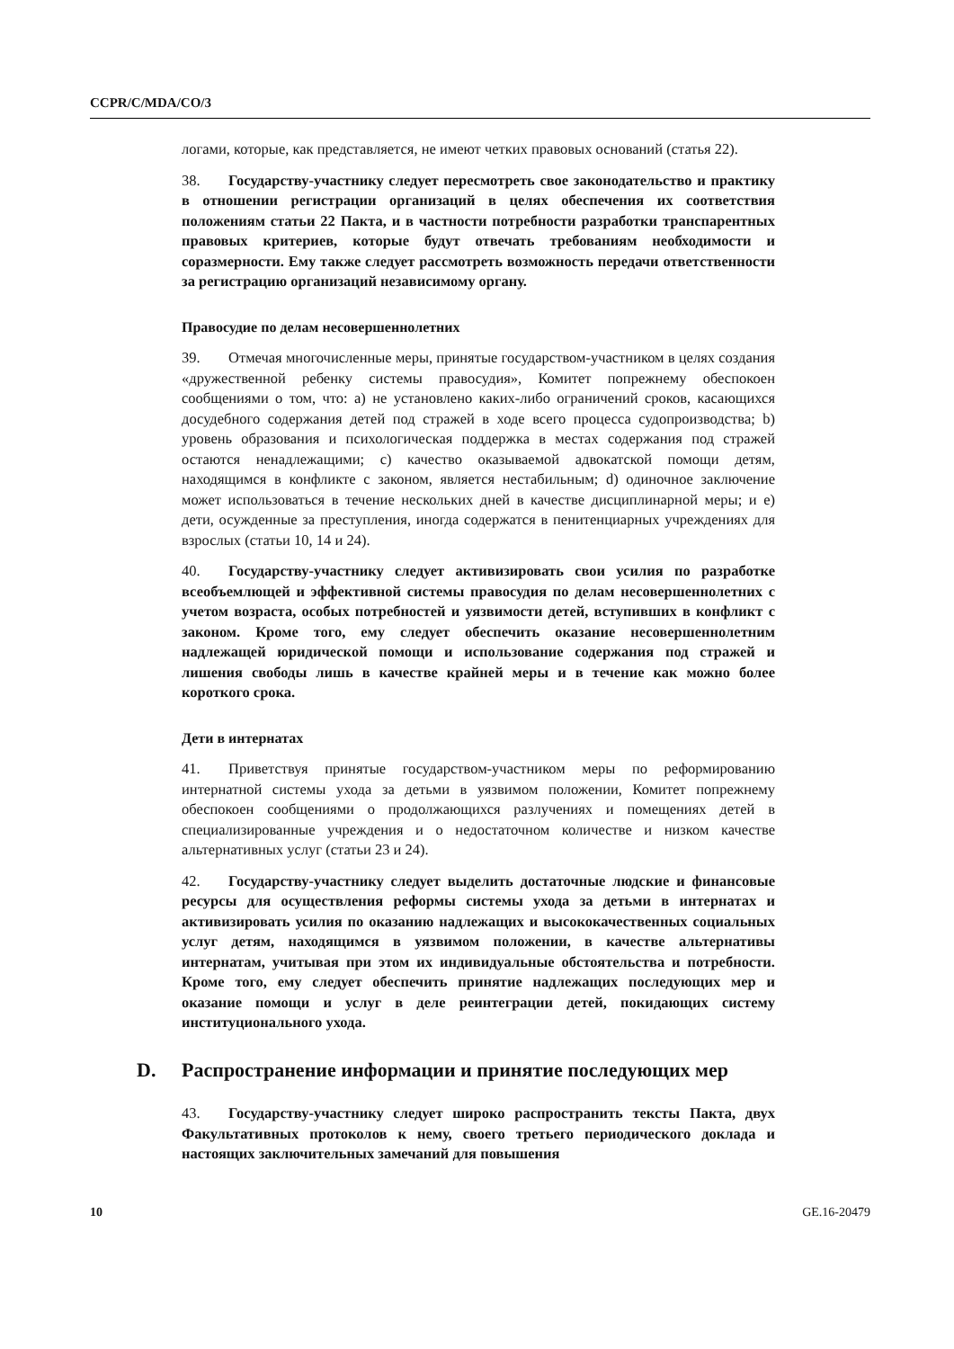CCPR/C/MDA/CO/3
логами, которые, как представляется, не имеют четких правовых оснований (статья 22).
38. Государству-участнику следует пересмотреть свое законодательство и практику в отношении регистрации организаций в целях обеспечения их соответствия положениям статьи 22 Пакта, и в частности потребности разработки транспарентных правовых критериев, которые будут отвечать требованиям необходимости и соразмерности. Ему также следует рассмотреть возможность передачи ответственности за регистрацию организаций независимому органу.
Правосудие по делам несовершеннолетних
39. Отмечая многочисленные меры, принятые государством-участником в целях создания «дружественной ребенку системы правосудия», Комитет попрежнему обеспокоен сообщениями о том, что: a) не установлено каких-либо ограничений сроков, касающихся досудебного содержания детей под стражей в ходе всего процесса судопроизводства; b) уровень образования и психологическая поддержка в местах содержания под стражей остаются ненадлежащими; c) качество оказываемой адвокатской помощи детям, находящимся в конфликте с законом, является нестабильным; d) одиночное заключение может использоваться в течение нескольких дней в качестве дисциплинарной меры; и e) дети, осужденные за преступления, иногда содержатся в пенитенциарных учреждениях для взрослых (статьи 10, 14 и 24).
40. Государству-участнику следует активизировать свои усилия по разработке всеобъемлющей и эффективной системы правосудия по делам несовершеннолетних с учетом возраста, особых потребностей и уязвимости детей, вступивших в конфликт с законом. Кроме того, ему следует обеспечить оказание несовершеннолетним надлежащей юридической помощи и использование содержания под стражей и лишения свободы лишь в качестве крайней меры и в течение как можно более короткого срока.
Дети в интернатах
41. Приветствуя принятые государством-участником меры по реформированию интернатной системы ухода за детьми в уязвимом положении, Комитет попрежнему обеспокоен сообщениями о продолжающихся разлучениях и помещениях детей в специализированные учреждения и о недостаточном количестве и низком качестве альтернативных услуг (статьи 23 и 24).
42. Государству-участнику следует выделить достаточные людские и финансовые ресурсы для осуществления реформы системы ухода за детьми в интернатах и активизировать усилия по оказанию надлежащих и высококачественных социальных услуг детям, находящимся в уязвимом положении, в качестве альтернативы интернатам, учитывая при этом их индивидуальные обстоятельства и потребности. Кроме того, ему следует обеспечить принятие надлежащих последующих мер и оказание помощи и услуг в деле реинтеграции детей, покидающих систему институционального ухода.
D. Распространение информации и принятие последующих мер
43. Государству-участнику следует широко распространить тексты Пакта, двух Факультативных протоколов к нему, своего третьего периодического доклада и настоящих заключительных замечаний для повышения
10 GE.16-20479